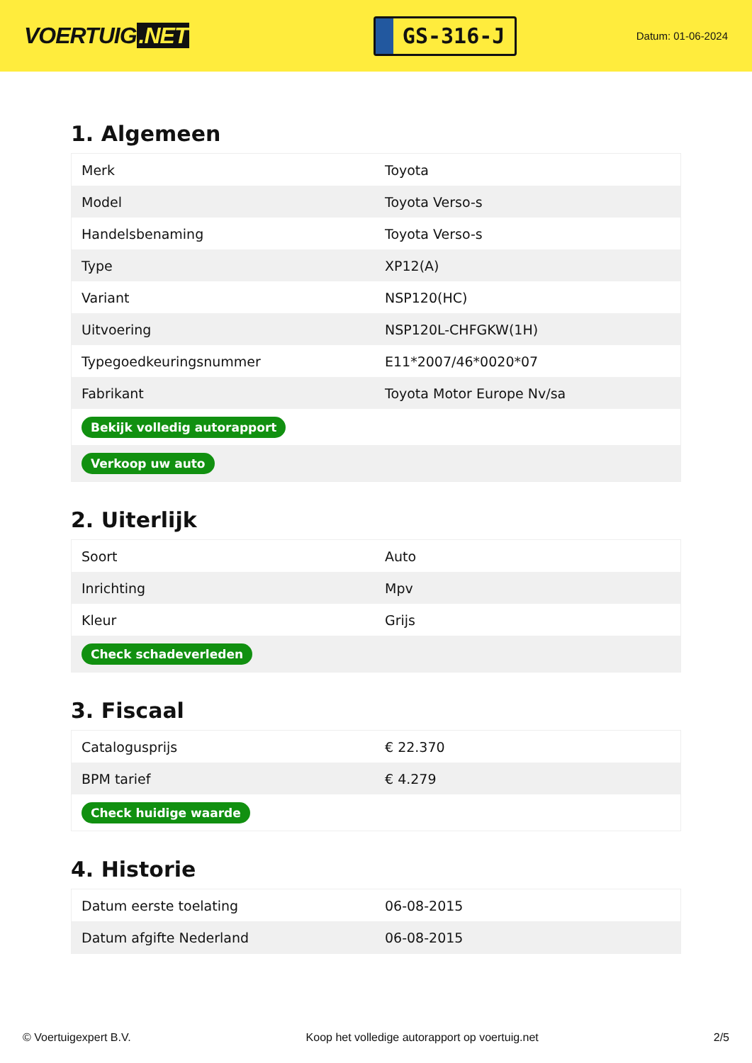VOERTUIG.NET
GS-316-J
Datum: 01-06-2024
1. Algemeen
| Merk | Toyota |
| Model | Toyota Verso-s |
| Handelsbenaming | Toyota Verso-s |
| Type | XP12(A) |
| Variant | NSP120(HC) |
| Uitvoering | NSP120L-CHFGKW(1H) |
| Typegoedkeuringsnummer | E11*2007/46*0020*07 |
| Fabrikant | Toyota Motor Europe Nv/sa |
| Bekijk volledig autorapport | |
| Verkoop uw auto | |
2. Uiterlijk
| Soort | Auto |
| Inrichting | Mpv |
| Kleur | Grijs |
| Check schadeverleden | |
3. Fiscaal
| Catalogusprijs | € 22.370 |
| BPM tarief | € 4.279 |
| Check huidige waarde | |
4. Historie
| Datum eerste toelating | 06-08-2015 |
| Datum afgifte Nederland | 06-08-2015 |
© Voertuigexpert B.V. Koop het volledige autorapport op voertuig.net 2/5